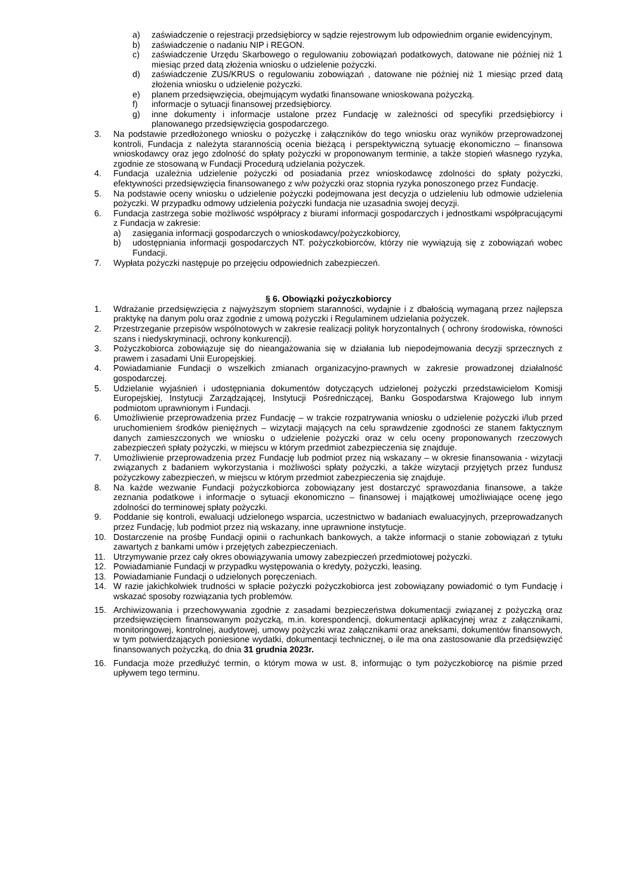a) zaświadczenie o rejestracji przedsiębiorcy w sądzie rejestrowym lub odpowiednim organie ewidencyjnym,
b) zaświadczenie o nadaniu NIP i REGON.
c) zaświadczenie Urzędu Skarbowego o regulowaniu zobowiązań podatkowych, datowane nie później niż 1 miesiąc przed datą złożenia wniosku o udzielenie pożyczki.
d) zaświadczenie ZUS/KRUS o regulowaniu zobowiązań , datowane nie później niż 1 miesiąc przed datą złożenia wniosku o udzielenie pożyczki.
e) planem przedsięwzięcia, obejmującym wydatki finansowane wnioskowana pożyczką.
f) informacje o sytuacji finansowej przedsiębiorcy.
g) inne dokumenty i informacje ustalone przez Fundację w zależności od specyfiki przedsiębiorcy i planowanego przedsięwzięcia gospodarczego.
3. Na podstawie przedłożonego wniosku o pożyczkę i załączników do tego wniosku oraz wyników przeprowadzonej kontroli, Fundacja z należyta starannością ocenia bieżącą i perspektywiczną sytuację ekonomiczno – finansowa wnioskodawcy oraz jego zdolność do spłaty pożyczki w proponowanym terminie, a także stopień własnego ryzyka, zgodnie ze stosowaną w Fundacji Procedurą udzielania pożyczek.
4. Fundacja uzależnia udzielenie pożyczki od posiadania przez wnioskodawcę zdolności do spłaty pożyczki, efektywności przedsięwzięcia finansowanego z w/w pożyczki oraz stopnia ryzyka ponoszonego przez Fundację.
5. Na podstawie oceny wniosku o udzielenie pożyczki podejmowana jest decyzja o udzieleniu lub odmowie udzielenia pożyczki. W przypadku odmowy udzielenia pożyczki fundacja nie uzasadnia swojej decyzji.
6. Fundacja zastrzega sobie możliwość współpracy z biurami informacji gospodarczych i jednostkami współpracującymi z Fundacja w zakresie:
a) zasięgania informacji gospodarczych o wnioskodawcy/pożyczkobiorcy,
b) udostępniania informacji gospodarczych NT. pożyczkobiorców, którzy nie wywiązują się z zobowiązań wobec Fundacji.
7. Wypłata pożyczki następuje po przejęciu odpowiednich zabezpieczeń.
§ 6. Obowiązki pożyczkobiorcy
1. Wdrażanie przedsięwzięcia z najwyższym stopniem staranności, wydajnie i z dbałością wymaganą przez najlepsza praktykę na danym polu oraz zgodnie z umową pożyczki i Regulaminem udzielania pożyczek.
2. Przestrzeganie przepisów wspólnotowych w zakresie realizacji polityk horyzontalnych ( ochrony środowiska, równości szans i niedyskryminacji, ochrony konkurencji).
3. Pożyczkobiorca zobowiązuje się do nieangażowania się w działania lub niepodejmowania decyzji sprzecznych z prawem i zasadami Unii Europejskiej.
4. Powiadamianie Fundacji o wszelkich zmianach organizacyjno-prawnych w zakresie prowadzonej działalność gospodarczej.
5. Udzielanie wyjaśnień i udostępniania dokumentów dotyczących udzielonej pożyczki przedstawicielom Komisji Europejskiej, Instytucji Zarządzającej, Instytucji Pośredniczącej, Banku Gospodarstwa Krajowego lub innym podmiotom uprawnionym i Fundacji.
6. Umożliwienie przeprowadzenia przez Fundację – w trakcie rozpatrywania wniosku o udzielenie pożyczki i/lub przed uruchomieniem środków pieniężnych – wizytacji mających na celu sprawdzenie zgodności ze stanem faktycznym danych zamieszczonych we wniosku o udzielenie pożyczki oraz w celu oceny proponowanych rzeczowych zabezpieczeń spłaty pożyczki, w miejscu w którym przedmiot zabezpieczenia się znajduje.
7. Umożliwienie przeprowadzenia przez Fundację lub podmiot przez nią wskazany – w okresie finansowania - wizytacji związanych z badaniem wykorzystania i możliwości spłaty pożyczki, a także wizytacji przyjętych przez fundusz pożyczkowy zabezpieczeń, w miejscu w którym przedmiot zabezpieczenia się znajduje.
8. Na każde wezwanie Fundacji pożyczkobiorca zobowiązany jest dostarczyć sprawozdania finansowe, a także zeznania podatkowe i informacje o sytuacji ekonomiczno – finansowej i majątkowej umożliwiające ocenę jego zdolności do terminowej spłaty pożyczki.
9. Poddanie się kontroli, ewaluacji udzielonego wsparcia, uczestnictwo w badaniach ewaluacyjnych, przeprowadzanych przez Fundację, lub podmiot przez nią wskazany, inne uprawnione instytucje.
10. Dostarczenie na prośbę Fundacji opinii o rachunkach bankowych, a także informacji o stanie zobowiązań z tytułu zawartych z bankami umów i przejętych zabezpieczeniach.
11. Utrzymywanie przez cały okres obowiązywania umowy zabezpieczeń przedmiotowej pożyczki.
12. Powiadamianie Fundacji w przypadku występowania o kredyty, pożyczki, leasing.
13. Powiadamianie Fundacji o udzielonych poręczeniach.
14. W razie jakichkolwiek trudności w spłacie pożyczki pożyczkobiorca jest zobowiązany powiadomić o tym Fundację i wskazać sposoby rozwiązania tych problemów.
15. Archiwizowania i przechowywania zgodnie z zasadami bezpieczeństwa dokumentacji związanej z pożyczką oraz przedsięwzięciem finansowanym pożyczką, m.in. korespondencji, dokumentacji aplikacyjnej wraz z załącznikami, monitoringowej, kontrolnej, audytowej, umowy pożyczki wraz załącznikami oraz aneksami, dokumentów finansowych, w tym potwierdzających poniesione wydatki, dokumentacji technicznej, o ile ma ona zastosowanie dla przedsięwzięć finansowanych pożyczką, do dnia 31 grudnia 2023r.
16. Fundacja może przedłużyć termin, o którym mowa w ust. 8, informując o tym pożyczkobiorcę na piśmie przed upływem tego terminu.